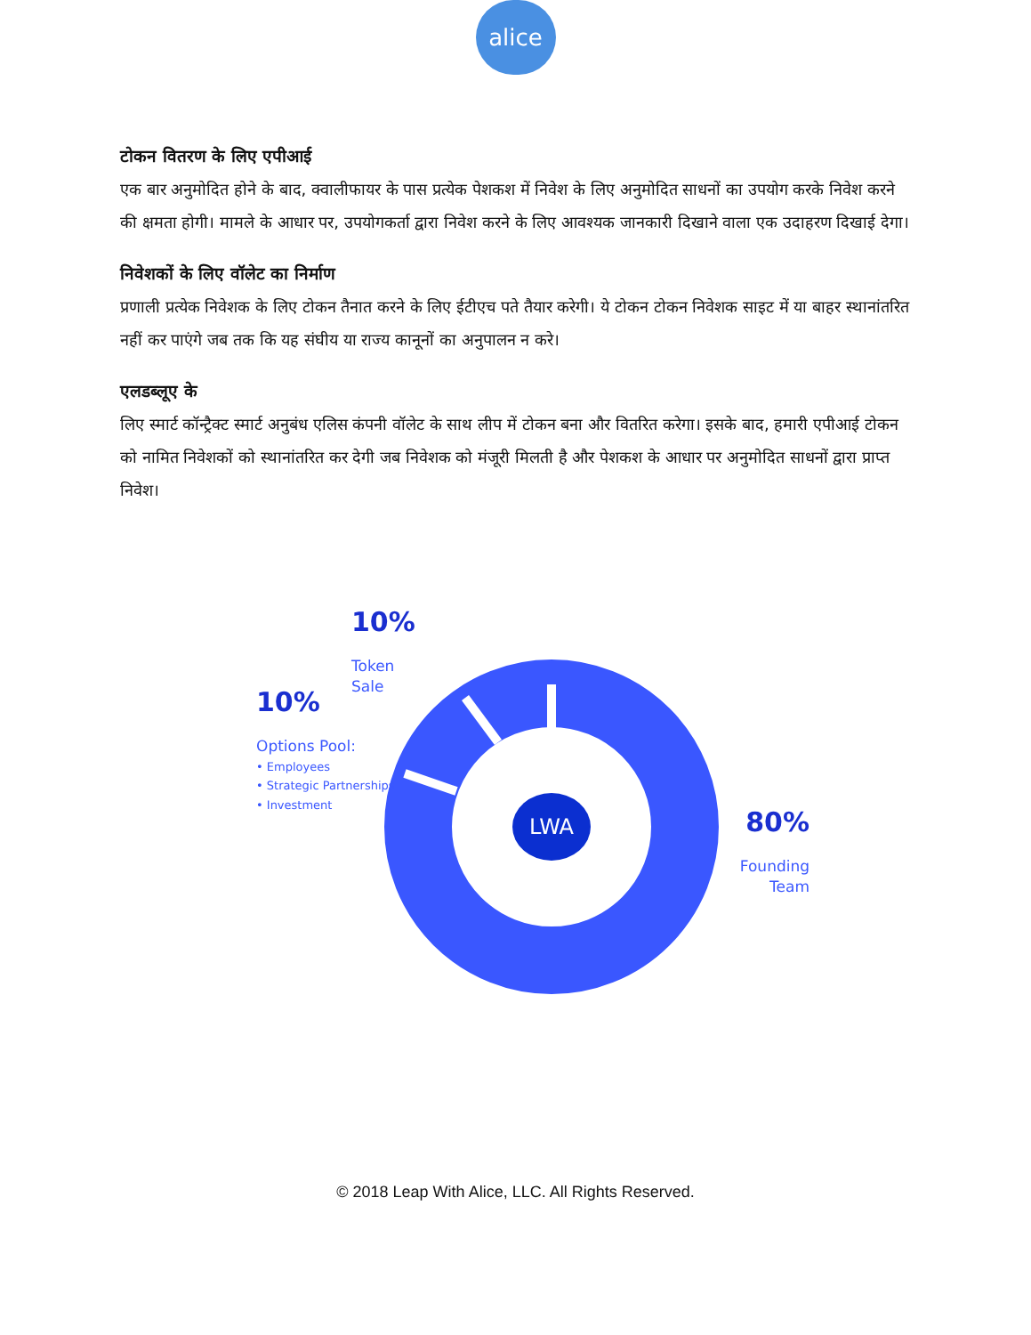alice
टोकन वितरण के लिए एपीआई
एक बार अनुमोदित होने के बाद, क्वालीफायर के पास प्रत्येक पेशकश में निवेश के लिए अनुमोदित साधनों का उपयोग करके निवेश करने की क्षमता होगी। मामले के आधार पर, उपयोगकर्ता द्वारा निवेश करने के लिए आवश्यक जानकारी दिखाने वाला एक उदाहरण दिखाई देगा।
निवेशकों के लिए वॉलेट का निर्माण
प्रणाली प्रत्येक निवेशक के लिए टोकन तैनात करने के लिए ईटीएच पते तैयार करेगी। ये टोकन टोकन निवेशक साइट में या बाहर स्थानांतरित नहीं कर पाएंगे जब तक कि यह संघीय या राज्य कानूनों का अनुपालन न करे।
एलडब्लूए के
लिए स्मार्ट कॉन्ट्रैक्ट स्मार्ट अनुबंध एलिस कंपनी वॉलेट के साथ लीप में टोकन बना और वितरित करेगा। इसके बाद, हमारी एपीआई टोकन को नामित निवेशकों को स्थानांतरित कर देगी जब निवेशक को मंजूरी मिलती है और पेशकश के आधार पर अनुमोदित साधनों द्वारा प्राप्त निवेश।
LWA
10%
Token
Sale
10%
Options Pool:
• Employees
• Strategic Partnerships
• Investment
80%
Founding
Team
© 2018 Leap With Alice, LLC. All Rights Reserved.